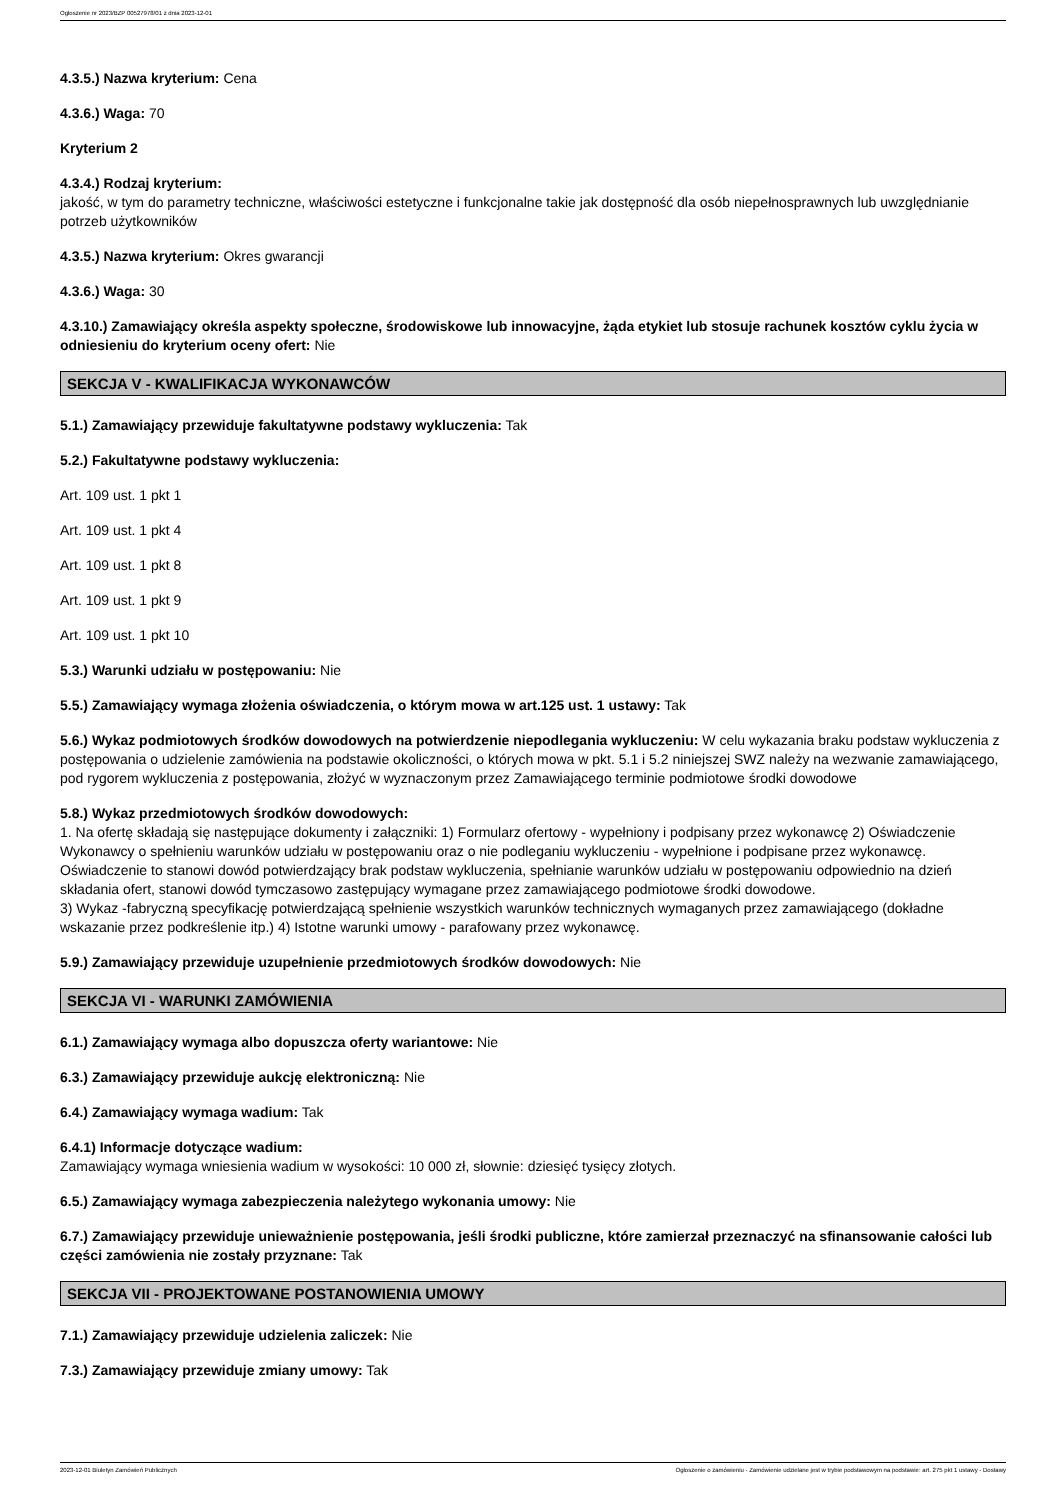Ogłoszenie nr 2023/BZP 00527978/01 z dnia 2023-12-01
4.3.5.) Nazwa kryterium: Cena
4.3.6.) Waga: 70
Kryterium 2
4.3.4.) Rodzaj kryterium:
jakość, w tym do parametry techniczne, właściwości estetyczne i funkcjonalne takie jak dostępność dla osób niepełnosprawnych lub uwzględnianie potrzeb użytkowników
4.3.5.) Nazwa kryterium: Okres gwarancji
4.3.6.) Waga: 30
4.3.10.) Zamawiający określa aspekty społeczne, środowiskowe lub innowacyjne, żąda etykiet lub stosuje rachunek kosztów cyklu życia w odniesieniu do kryterium oceny ofert: Nie
SEKCJA V - KWALIFIKACJA WYKONAWCÓW
5.1.) Zamawiający przewiduje fakultatywne podstawy wykluczenia: Tak
5.2.) Fakultatywne podstawy wykluczenia:
Art. 109 ust. 1 pkt 1
Art. 109 ust. 1 pkt 4
Art. 109 ust. 1 pkt 8
Art. 109 ust. 1 pkt 9
Art. 109 ust. 1 pkt 10
5.3.) Warunki udziału w postępowaniu: Nie
5.5.) Zamawiający wymaga złożenia oświadczenia, o którym mowa w art.125 ust. 1 ustawy: Tak
5.6.) Wykaz podmiotowych środków dowodowych na potwierdzenie niepodlegania wykluczeniu: W celu wykazania braku podstaw wykluczenia z postępowania o udzielenie zamówienia na podstawie okoliczności, o których mowa w pkt. 5.1 i 5.2 niniejszej SWZ należy na wezwanie zamawiającego, pod rygorem wykluczenia z postępowania, złożyć w wyznaczonym przez Zamawiającego terminie podmiotowe środki dowodowe
5.8.) Wykaz przedmiotowych środków dowodowych:
1. Na ofertę składają się następujące dokumenty i załączniki: 1) Formularz ofertowy - wypełniony i podpisany przez wykonawcę 2) Oświadczenie Wykonawcy o spełnieniu warunków udziału w postępowaniu oraz o nie podleganiu wykluczeniu - wypełnione i podpisane przez wykonawcę. Oświadczenie to stanowi dowód potwierdzający brak podstaw wykluczenia, spełnianie warunków udziału w postępowaniu odpowiednio na dzień składania ofert, stanowi dowód tymczasowo zastępujący wymagane przez zamawiającego podmiotowe środki dowodowe.
3) Wykaz -fabryczną specyfikację potwierdzającą spełnienie wszystkich warunków technicznych wymaganych przez zamawiającego (dokładne wskazanie przez podkreślenie itp.) 4) Istotne warunki umowy - parafowany przez wykonawcę.
5.9.) Zamawiający przewiduje uzupełnienie przedmiotowych środków dowodowych: Nie
SEKCJA VI - WARUNKI ZAMÓWIENIA
6.1.) Zamawiający wymaga albo dopuszcza oferty wariantowe: Nie
6.3.) Zamawiający przewiduje aukcję elektroniczną: Nie
6.4.) Zamawiający wymaga wadium: Tak
6.4.1) Informacje dotyczące wadium:
Zamawiający wymaga wniesienia wadium w wysokości: 10 000 zł, słownie: dziesięć tysięcy złotych.
6.5.) Zamawiający wymaga zabezpieczenia należytego wykonania umowy: Nie
6.7.) Zamawiający przewiduje unieważnienie postępowania, jeśli środki publiczne, które zamierzał przeznaczyć na sfinansowanie całości lub części zamówienia nie zostały przyznane: Tak
SEKCJA VII - PROJEKTOWANE POSTANOWIENIA UMOWY
7.1.) Zamawiający przewiduje udzielenia zaliczek: Nie
7.3.) Zamawiający przewiduje zmiany umowy: Tak
2023-12-01 Biuletyn Zamówień Publicznych Ogłoszenie o zamówieniu - Zamówienie udzielane jest w trybie podstawowym na podstawie: art. 275 pkt 1 ustawy - Dostawy